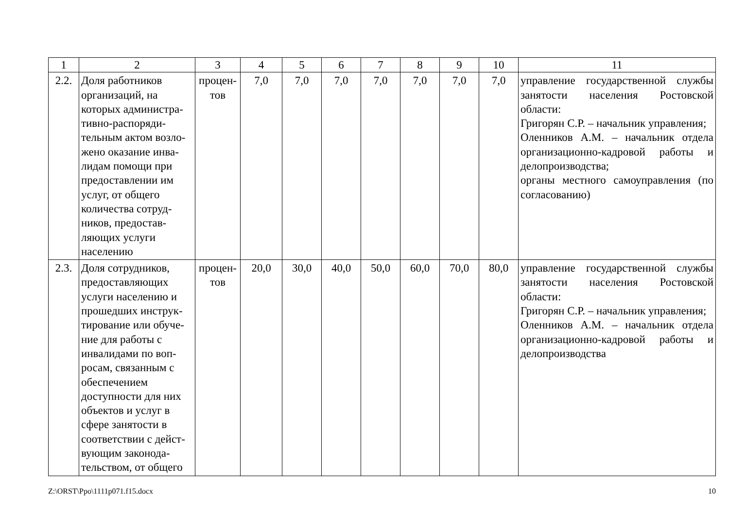| 1 | 2 | 3 | 4 | 5 | 6 | 7 | 8 | 9 | 10 | 11 |
| --- | --- | --- | --- | --- | --- | --- | --- | --- | --- | --- |
| 2.2. | Доля работников организаций, на которых администра­тивно-распоряди­тельным актом возло­жено оказание инва­лидам помощи при предоставлении им услуг, от общего количества сотруд­ников, предостав­ляющих услуги населению | процен­тов | 7,0 | 7,0 | 7,0 | 7,0 | 7,0 | 7,0 | 7,0 | управление государственной службы занятости населения Ростовской области: Григорян С.Р. – начальник управления; Оленников А.М. – начальник отдела организационно-кад­ровой работы и делопроиз­водства; органы местного самоуправ­ления (по согласованию) |
| 2.3. | Доля сотрудников, предоставляющих услуги населению и прошедших инструк­тирование или обуче­ние для работы с инвалидами по воп­росам, связанным с обеспечением доступности для них объектов и услуг в сфере занятости в соответствии с дейст­вующим законода­тельством, от общего | процен­тов | 20,0 | 30,0 | 40,0 | 50,0 | 60,0 | 70,0 | 80,0 | управление государственной службы занятости населения Ростовской области: Григорян С.Р. – начальник управления; Оленников А.М. – начальник отдела организационно-кад­ровой работы и дело­производства |
Z:\ORST\Ppo\1111p071.f15.docx 10